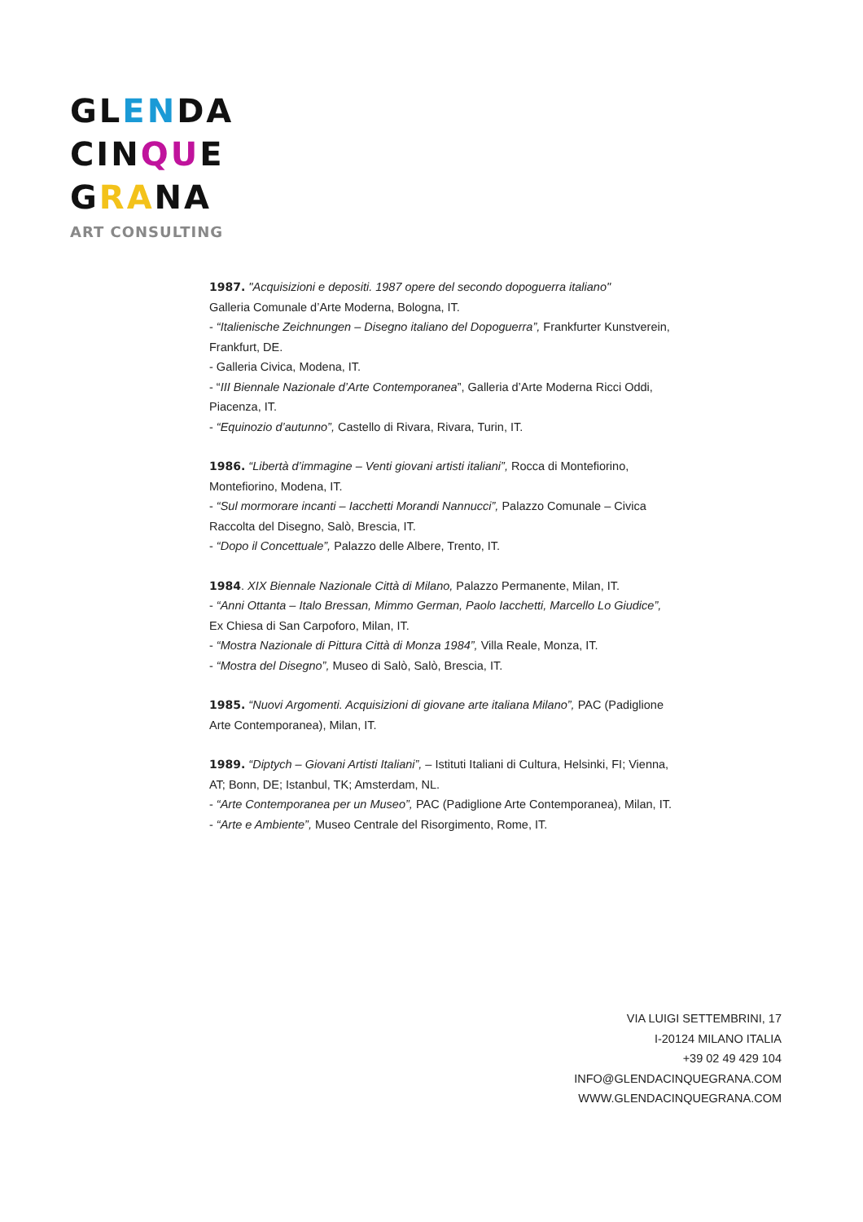GLENDA
CINQUE
GRANA
ART CONSULTING
1987. "Acquisizioni e depositi. 1987 opere del secondo dopoguerra italiano"
Galleria Comunale d’Arte Moderna, Bologna, IT.
- “Italienische Zeichnungen – Disegno italiano del Dopoguerra”, Frankfurter Kunstverein, Frankfurt, DE.
- Galleria Civica, Modena, IT.
- “III Biennale Nazionale d’Arte Contemporanea”, Galleria d’Arte Moderna Ricci Oddi, Piacenza, IT.
- “Equinozio d’autunno”, Castello di Rivara, Rivara, Turin, IT.
1986. “Libertà d’immagine – Venti giovani artisti italiani”, Rocca di Montefiorino, Montefiorino, Modena, IT.
- “Sul mormorare incanti – Iacchetti Morandi Nannucci”, Palazzo Comunale – Civica Raccolta del Disegno, Salò, Brescia, IT.
- “Dopo il Concettuale”, Palazzo delle Albere, Trento, IT.
1984. XIX Biennale Nazionale Città di Milano, Palazzo Permanente, Milan, IT.
- “Anni Ottanta – Italo Bressan, Mimmo German, Paolo Iacchetti, Marcello Lo Giudice”, Ex Chiesa di San Carpoforo, Milan, IT.
- “Mostra Nazionale di Pittura Città di Monza 1984”, Villa Reale, Monza, IT.
- “Mostra del Disegno”, Museo di Salò, Salò, Brescia, IT.
1985. “Nuovi Argomenti. Acquisizioni di giovane arte italiana Milano”, PAC (Padiglione Arte Contemporanea), Milan, IT.
1989. “Diptych – Giovani Artisti Italiani”, – Istituti Italiani di Cultura, Helsinki, FI; Vienna, AT; Bonn, DE; Istanbul, TK; Amsterdam, NL.
- “Arte Contemporanea per un Museo”, PAC (Padiglione Arte Contemporanea), Milan, IT.
- “Arte e Ambiente”, Museo Centrale del Risorgimento, Rome, IT.
VIA LUIGI SETTEMBRINI, 17
I-20124 MILANO ITALIA
+39 02 49 429 104
INFO@GLENDACINQUEGRANA.COM
WWW.GLENDACINQUEGRANA.COM